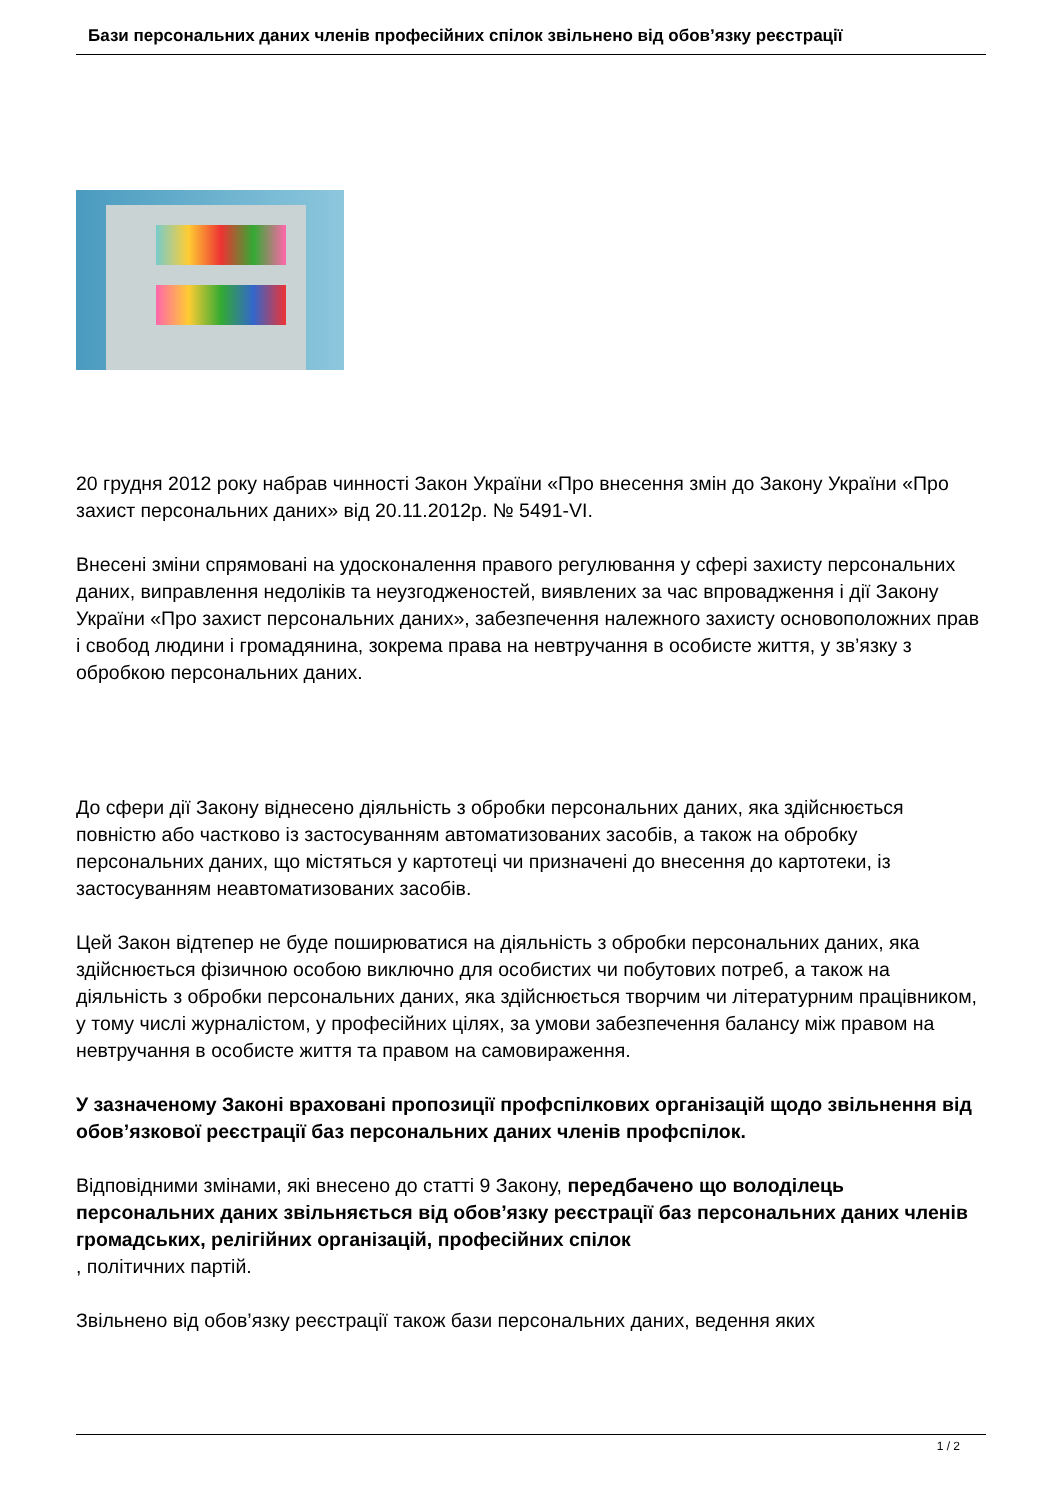Бази персональних даних членів професійних спілок звільнено від обов’язку реєстрації
20 грудня 2012 року набрав чинності Закон України «Про внесення змін до Закону України «Про захист персональних даних» від 20.11.2012р. № 5491-VI.
Внесені зміни спрямовані на удосконалення правого регулювання у сфері захисту персональних даних, виправлення недоліків та неузгодженостей, виявлених за час впровадження і дії Закону України «Про захист персональних даних», забезпечення належного захисту основоположних прав і свобод людини і громадянина, зокрема права на невтручання в особисте життя, у зв’язку з обробкою персональних даних.
До сфери дії Закону віднесено діяльність з обробки персональних даних, яка здійснюється повністю або частково із застосуванням автоматизованих засобів, а також на обробку персональних даних, що містяться у картотеці чи призначені до внесення до картотеки, із застосуванням неавтоматизованих засобів.
Цей Закон відтепер не буде поширюватися на діяльність з обробки персональних даних, яка здійснюється фізичною особою виключно для особистих чи побутових потреб, а також на діяльність з обробки персональних даних, яка здійснюється творчим чи літературним працівником, у тому числі журналістом, у професійних цілях, за умови забезпечення балансу між правом на невтручання в особисте життя та правом на самовираження.
У зазначеному Законі враховані пропозиції профспілкових організацій щодо звільнення від обов’язкової реєстрації баз персональних даних членів профспілок.
Відповідними змінами, які внесено до статті 9 Закону, передбачено що володілець персональних даних звільняється від обов’язку реєстрації баз персональних даних членів громадських, релігійних організацій, професійних спілок
, політичних партій.
Звільнено від обов’язку реєстрації також бази персональних даних, ведення яких
1 / 2